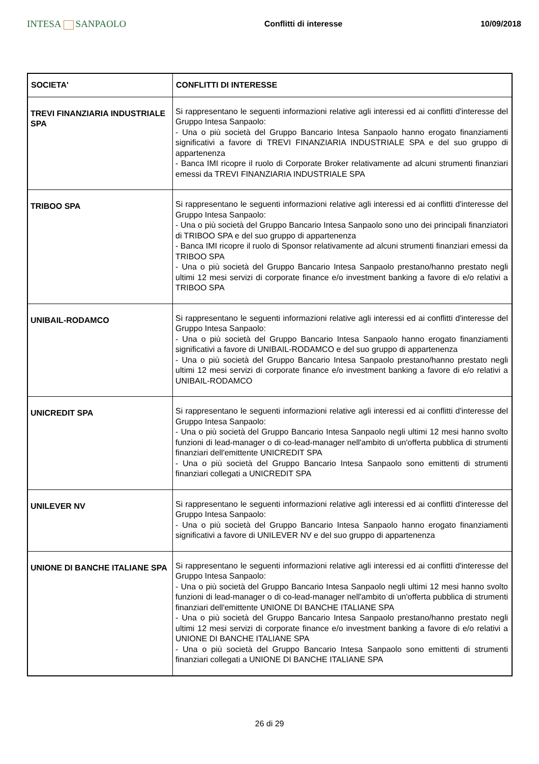INTESA SANPAOLO
Conflitti di interesse 10/09/2018
| SOCIETA' | CONFLITTI DI INTERESSE |
| --- | --- |
| TREVI FINANZIARIA INDUSTRIALE SPA | Si rappresentano le seguenti informazioni relative agli interessi ed ai conflitti d'interesse del Gruppo Intesa Sanpaolo: - Una o più società del Gruppo Bancario Intesa Sanpaolo hanno erogato finanziamenti significativi a favore di TREVI FINANZIARIA INDUSTRIALE SPA e del suo gruppo di appartenenza - Banca IMI ricopre il ruolo di Corporate Broker relativamente ad alcuni strumenti finanziari emessi da TREVI FINANZIARIA INDUSTRIALE SPA |
| TRIBOO SPA | Si rappresentano le seguenti informazioni relative agli interessi ed ai conflitti d'interesse del Gruppo Intesa Sanpaolo: - Una o più società del Gruppo Bancario Intesa Sanpaolo sono uno dei principali finanziatori di TRIBOO SPA e del suo gruppo di appartenenza - Banca IMI ricopre il ruolo di Sponsor relativamente ad alcuni strumenti finanziari emessi da TRIBOO SPA - Una o più società del Gruppo Bancario Intesa Sanpaolo prestano/hanno prestato negli ultimi 12 mesi servizi di corporate finance e/o investment banking a favore di e/o relativi a TRIBOO SPA |
| UNIBAIL-RODAMCO | Si rappresentano le seguenti informazioni relative agli interessi ed ai conflitti d'interesse del Gruppo Intesa Sanpaolo: - Una o più società del Gruppo Bancario Intesa Sanpaolo hanno erogato finanziamenti significativi a favore di UNIBAIL-RODAMCO e del suo gruppo di appartenenza - Una o più società del Gruppo Bancario Intesa Sanpaolo prestano/hanno prestato negli ultimi 12 mesi servizi di corporate finance e/o investment banking a favore di e/o relativi a UNIBAIL-RODAMCO |
| UNICREDIT SPA | Si rappresentano le seguenti informazioni relative agli interessi ed ai conflitti d'interesse del Gruppo Intesa Sanpaolo: - Una o più società del Gruppo Bancario Intesa Sanpaolo negli ultimi 12 mesi hanno svolto funzioni di lead-manager o di co-lead-manager nell'ambito di un'offerta pubblica di strumenti finanziari dell'emittente UNICREDIT SPA - Una o più società del Gruppo Bancario Intesa Sanpaolo sono emittenti di strumenti finanziari collegati a UNICREDIT SPA |
| UNILEVER NV | Si rappresentano le seguenti informazioni relative agli interessi ed ai conflitti d'interesse del Gruppo Intesa Sanpaolo: - Una o più società del Gruppo Bancario Intesa Sanpaolo hanno erogato finanziamenti significativi a favore di UNILEVER NV e del suo gruppo di appartenenza |
| UNIONE DI BANCHE ITALIANE SPA | Si rappresentano le seguenti informazioni relative agli interessi ed ai conflitti d'interesse del Gruppo Intesa Sanpaolo: - Una o più società del Gruppo Bancario Intesa Sanpaolo negli ultimi 12 mesi hanno svolto funzioni di lead-manager o di co-lead-manager nell'ambito di un'offerta pubblica di strumenti finanziari dell'emittente UNIONE DI BANCHE ITALIANE SPA - Una o più società del Gruppo Bancario Intesa Sanpaolo prestano/hanno prestato negli ultimi 12 mesi servizi di corporate finance e/o investment banking a favore di e/o relativi a UNIONE DI BANCHE ITALIANE SPA - Una o più società del Gruppo Bancario Intesa Sanpaolo sono emittenti di strumenti finanziari collegati a UNIONE DI BANCHE ITALIANE SPA |
26 di 29